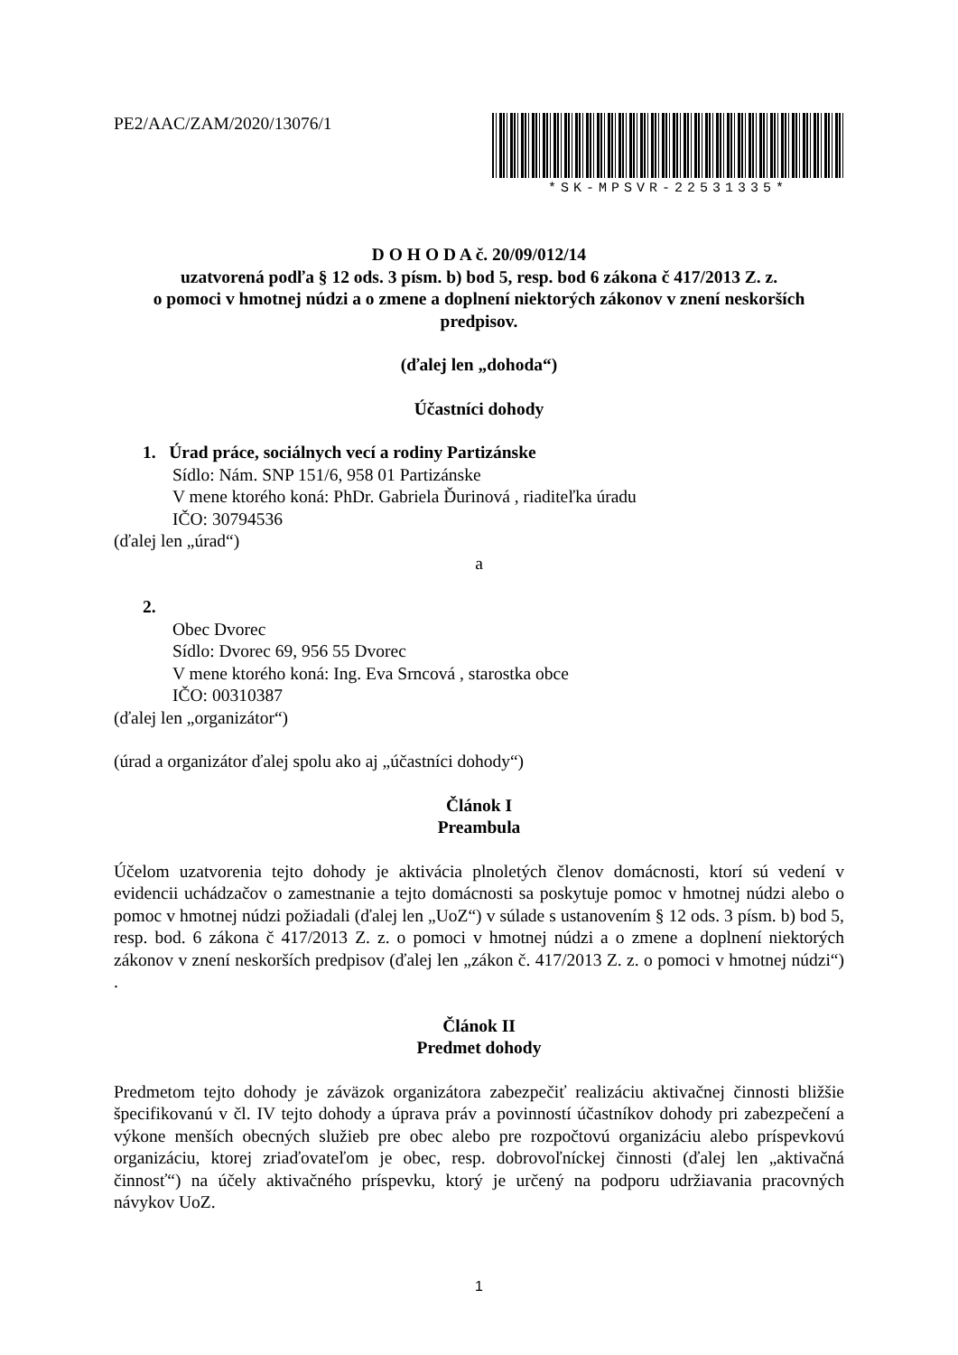PE2/AAC/ZAM/2020/13076/1
*SK-MPSVR-22531335*
D O H O D A č. 20/09/012/14
uzatvorená podľa § 12 ods. 3 písm. b) bod 5, resp. bod 6 zákona č 417/2013 Z. z.
o pomoci v hmotnej núdzi a o zmene a doplnení niektorých zákonov v znení neskorších predpisov.
(ďalej len „dohoda“)
Účastníci dohody
1. Úrad práce, sociálnych vecí a rodiny Partizánske
Sídlo: Nám. SNP 151/6, 958 01 Partizánske
V mene ktorého koná: PhDr. Gabriela Ďurinová , riaditeľka úradu
IČO: 30794536
(ďalej len „úrad“)
a
2.
Obec Dvorec
Sídlo: Dvorec 69, 956 55 Dvorec
V mene ktorého koná: Ing. Eva Srncová , starostka obce
IČO: 00310387
(ďalej len „organizátor“)
(úrad a organizátor ďalej spolu ako aj „účastníci dohody“)
Článok I
Preambula
Účelom uzatvorenia tejto dohody je aktivácia plnoletých členov domácnosti, ktorí sú vedení v evidencii uchádzačov o zamestnanie a tejto domácnosti sa poskytuje pomoc v hmotnej núdzi alebo o pomoc v hmotnej núdzi požiadali (ďalej len „UoZ“) v súlade s ustanovením § 12 ods. 3 písm. b) bod 5, resp. bod. 6 zákona č 417/2013 Z. z. o pomoci v hmotnej núdzi a o zmene a doplnení niektorých zákonov v znení neskorších predpisov (ďalej len „zákon č. 417/2013 Z. z. o pomoci v hmotnej núdzi“) .
Článok II
Predmet dohody
Predmetom tejto dohody je záväzok organizátora zabezpečiť realizáciu aktivačnej činnosti bližšie špecifikovanú v čl. IV tejto dohody a úprava práv a povinností účastníkov dohody pri zabezpečení a výkone menších obecných služieb pre obec alebo pre rozpočtovú organizáciu alebo príspevkovú organizáciu, ktorej zriaďovateľom je obec, resp. dobrovoľníckej činnosti (ďalej len „aktivačná činnosť“) na účely aktivačného príspevku, ktorý je určený na podporu udržiavania pracovných návykov UoZ.
1